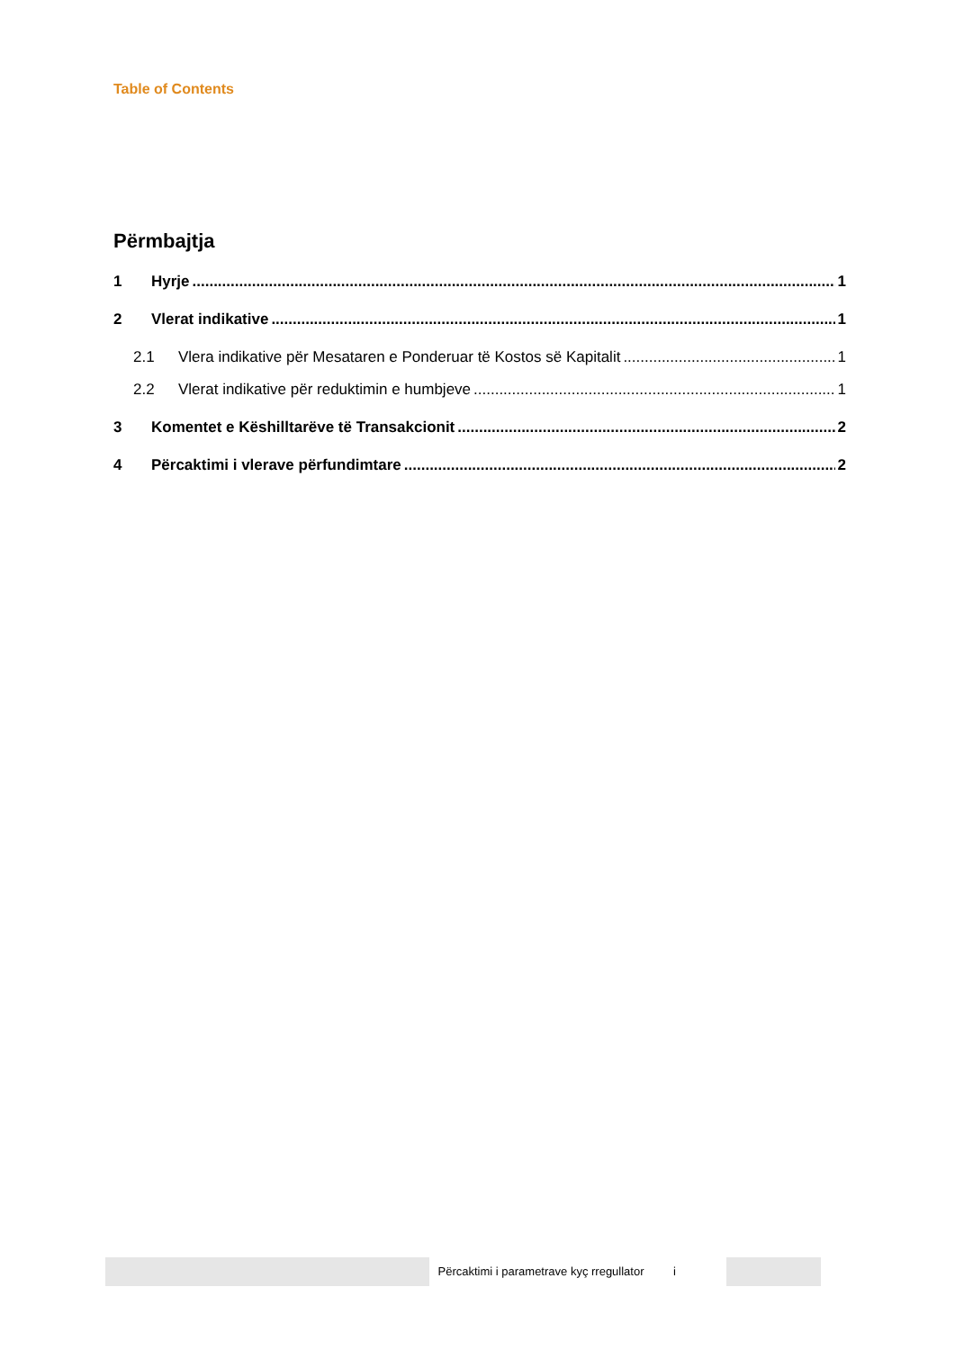Table of Contents
Përmbajtja
1 Hyrje 1
2 Vlerat indikative 1
2.1 Vlera indikative për Mesataren e Ponderuar të Kostos së Kapitalit 1
2.2 Vlerat indikative për reduktimin e humbjeve 1
3 Komentet e Këshilltarëve të Transakcionit 2
4 Përcaktimi i vlerave përfundimtare 2
Përcaktimi i parametrave kyç rregullator i